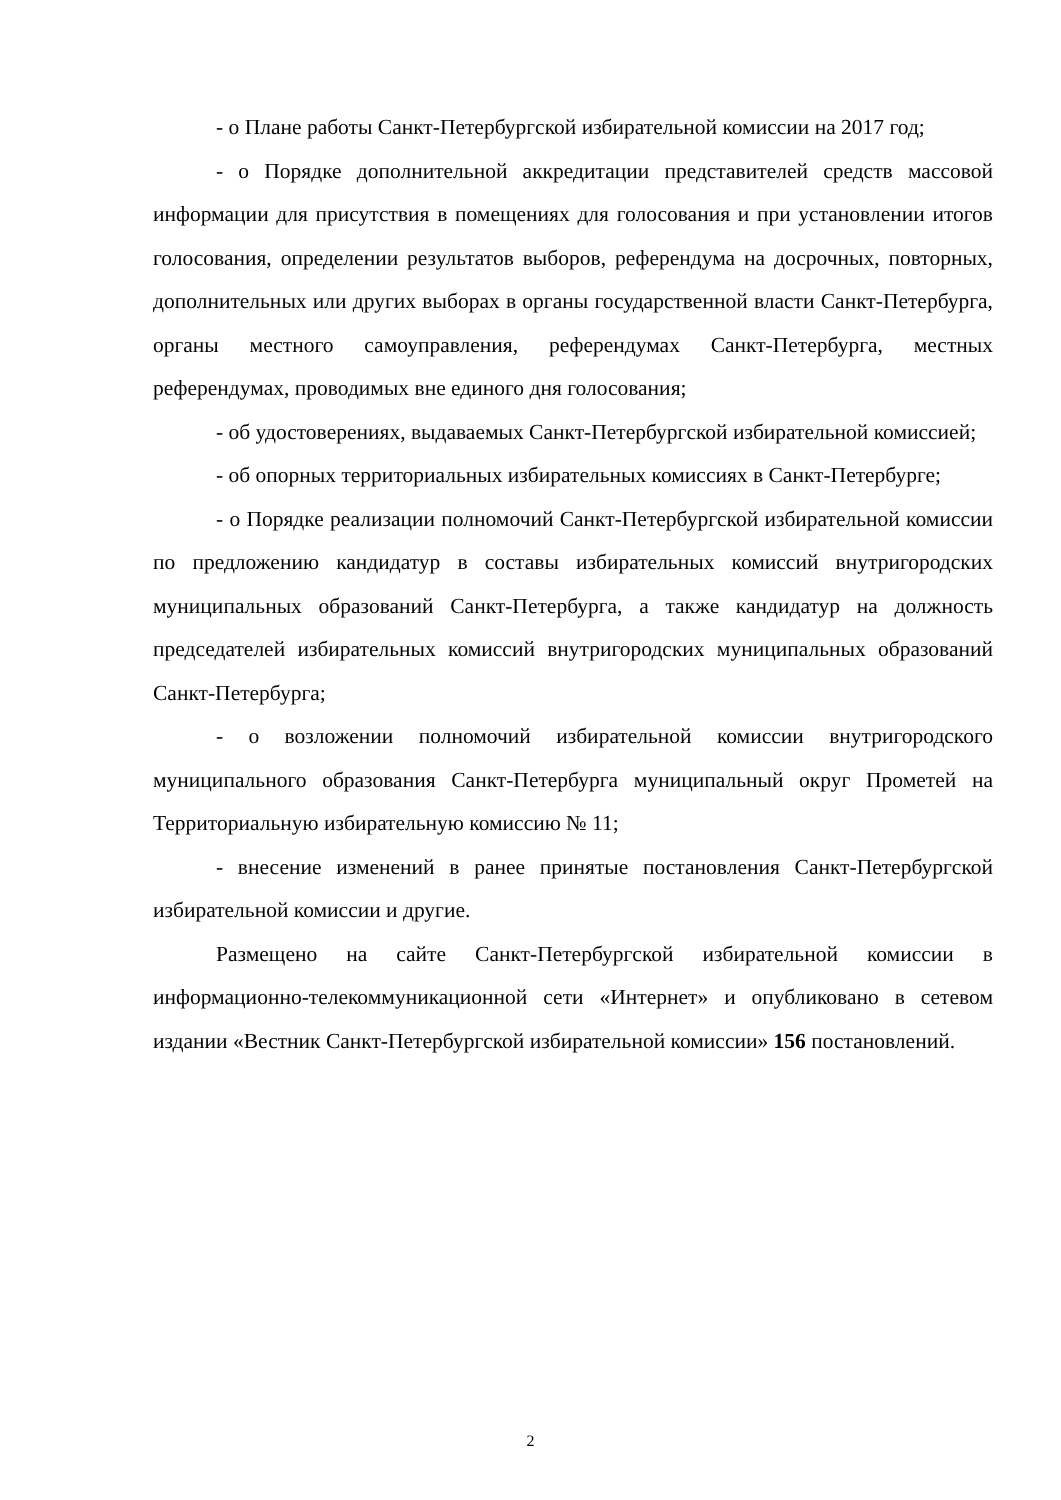- о Плане работы Санкт-Петербургской избирательной комиссии на 2017 год;
- о Порядке дополнительной аккредитации представителей средств массовой информации для присутствия в помещениях для голосования и при установлении итогов голосования, определении результатов выборов, референдума на досрочных, повторных, дополнительных или других выборах в органы государственной власти Санкт-Петербурга, органы местного самоуправления, референдумах Санкт-Петербурга, местных референдумах, проводимых вне единого дня голосования;
- об удостоверениях, выдаваемых Санкт-Петербургской избирательной комиссией;
- об опорных территориальных избирательных комиссиях в Санкт-Петербурге;
- о Порядке реализации полномочий Санкт-Петербургской избирательной комиссии по предложению кандидатур в составы избирательных комиссий внутригородских муниципальных образований Санкт-Петербурга, а также кандидатур на должность председателей избирательных комиссий внутригородских муниципальных образований Санкт-Петербурга;
- о возложении полномочий избирательной комиссии внутригородского муниципального образования Санкт-Петербурга муниципальный округ Прометей на Территориальную избирательную комиссию № 11;
- внесение изменений в ранее принятые постановления Санкт-Петербургской избирательной комиссии и другие.
Размещено на сайте Санкт-Петербургской избирательной комиссии в информационно-телекоммуникационной сети «Интернет» и опубликовано в сетевом издании «Вестник Санкт-Петербургской избирательной комиссии» 156 постановлений.
2